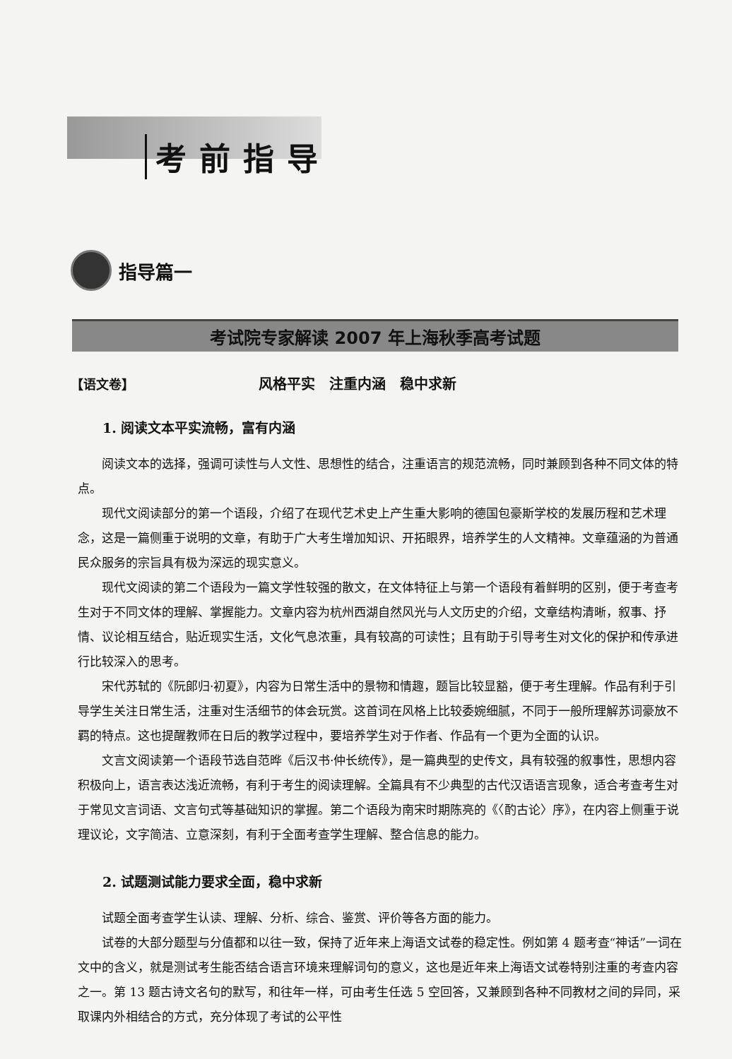考前指导
指导篇一
考试院专家解读 2007 年上海秋季高考试题
【语文卷】 风格平实　注重内涵　稳中求新
1. 阅读文本平实流畅，富有内涵
阅读文本的选择，强调可读性与人文性、思想性的结合，注重语言的规范流畅，同时兼顾到各种不同文体的特点。
现代文阅读部分的第一个语段，介绍了在现代艺术史上产生重大影响的德国包豪斯学校的发展历程和艺术理念，这是一篇侧重于说明的文章，有助于广大考生增加知识、开拓眼界，培养学生的人文精神。文章蕴涵的为普通民众服务的宗旨具有极为深远的现实意义。
现代文阅读的第二个语段为一篇文学性较强的散文，在文体特征上与第一个语段有着鲜明的区别，便于考查考生对于不同文体的理解、掌握能力。文章内容为杭州西湖自然风光与人文历史的介绍，文章结构清晰，叙事、抒情、议论相互结合，贴近现实生活，文化气息浓重，具有较高的可读性；且有助于引导考生对文化的保护和传承进行比较深入的思考。
宋代苏轼的《阮郎归·初夏》，内容为日常生活中的景物和情趣，题旨比较显豁，便于考生理解。作品有利于引导学生关注日常生活，注重对生活细节的体会玩赏。这首词在风格上比较委婉细腻，不同于一般所理解苏词豪放不羁的特点。这也提醒教师在日后的教学过程中，要培养学生对于作者、作品有一个更为全面的认识。
文言文阅读第一个语段节选自范晔《后汉书·仲长统传》，是一篇典型的史传文，具有较强的叙事性，思想内容积极向上，语言表达浅近流畅，有利于考生的阅读理解。全篇具有不少典型的古代汉语语言现象，适合考查考生对于常见文言词语、文言句式等基础知识的掌握。第二个语段为南宋时期陈亮的《〈酌古论〉序》，在内容上侧重于说理议论，文字简洁、立意深刻，有利于全面考查学生理解、整合信息的能力。
2. 试题测试能力要求全面，稳中求新
试题全面考查学生认读、理解、分析、综合、鉴赏、评价等各方面的能力。
试卷的大部分题型与分值都和以往一致，保持了近年来上海语文试卷的稳定性。例如第 4 题考查“神话”一词在文中的含义，就是测试考生能否结合语言环境来理解词句的意义，这也是近年来上海语文试卷特别注重的考查内容之一。第 13 题古诗文名句的默写，和往年一样，可由考生任选 5 空回答，又兼顾到各种不同教材之间的异同，采取课内外相结合的方式，充分体现了考试的公平性